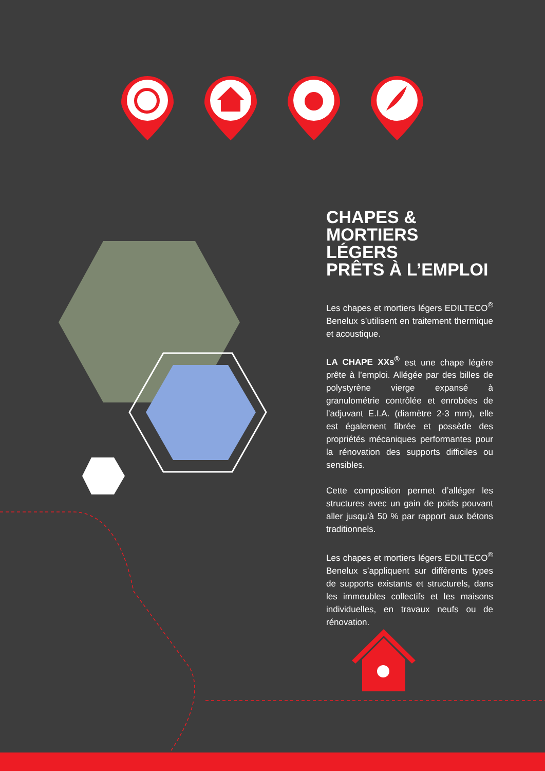CHAPES &
MORTIERS
LÉGERS
PRÊTS À L’EMPLOI
Les chapes et mortiers légers EDILTECO<sup>®</sup> Benelux s’utilisent en traitement thermique et acoustique.
LA CHAPE XXs<sup>®</sup> est une chape légère prête à l’emploi. Allégée par des billes de polystyrène vierge expansé à granulométrie contrôlée et enrobées de l’adjuvant E.I.A. (diamètre 2-3 mm), elle est également fibrée et possède des propriétés mécaniques performantes pour la rénovation des supports difficiles ou sensibles.
Cette composition permet d’alléger les structures avec un gain de poids pouvant aller jusqu’à 50 % par rapport aux bétons traditionnels.
Les chapes et mortiers légers EDILTECO<sup>®</sup> Benelux s’appliquent sur différents types de supports existants et structurels, dans les immeubles collectifs et les maisons individuelles, en travaux neufs ou de rénovation.